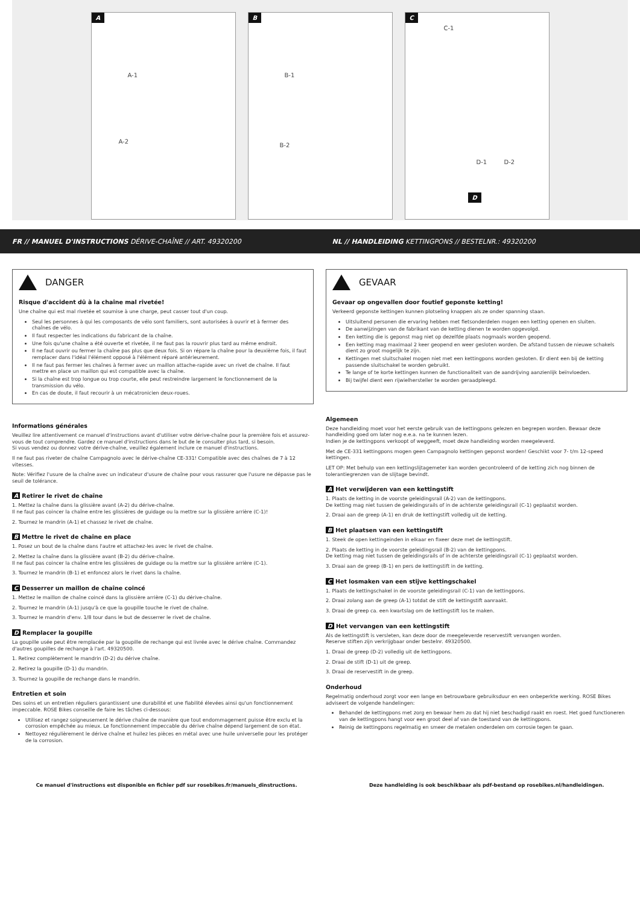A
A-1
A-2
B
B-1
B-2
C
C-1
D-1 D-2
D
FR // MANUEL D'INSTRUCTIONS DÉRIVE-CHAÎNE // ART. 49320200 NL // HANDLEIDING KETTINGPONS // BESTELNR.: 49320200
DANGER
Risque d'accident dû à la chaîne mal rivetée!
Une chaîne qui est mal rivetée et soumise à une charge, peut casser tout d'un coup.
Seul les personnes à qui les composants de vélo sont familiers, sont autorisées à ouvrir et à fermer des chaînes de vélo.
Il faut respecter les indications du fabricant de la chaîne.
Une fois qu'une chaîne a été ouverte et rivetée, il ne faut pas la rouvrir plus tard au même endroit.
Il ne faut ouvrir ou fermer la chaîne pas plus que deux fois. Si on répare la chaîne pour la deuxième fois, il faut remplacer dans l'idéal l'élément opposé à l'élément réparé antérieurement.
Il ne faut pas fermer les chaînes à fermer avec un maillon attache-rapide avec un rivet de chaîne. Il faut mettre en place un maillon qui est compatible avec la chaîne.
Si la chaîne est trop longue ou trop courte, elle peut restreindre largement le fonctionnement de la transmission du vélo.
En cas de doute, il faut recourir à un mécatronicien deux-roues.
Informations générales
Veuillez lire attentivement ce manuel d'instructions avant d'utiliser votre dérive-chaîne pour la première fois et assurez-vous de tout comprendre. Gardez ce manuel d'instructions dans le but de le consulter plus tard, si besoin.
Si vous vendez ou donnez votre dérive-chaîne, veuillez également inclure ce manuel d'instructions.
Il ne faut pas riveter de chaîne Campagnolo avec le dérive-chaîne CE-331! Compatible avec des chaînes de 7 à 12 vitesses.
Note: Vérifiez l'usure de la chaîne avec un indicateur d'usure de chaîne pour vous rassurer que l'usure ne dépasse pas le seuil de tolérance.
A Retirer le rivet de chaîne
1. Mettez la chaîne dans la glissière avant (A-2) du dérive-chaîne.
Il ne faut pas coincer la chaîne entre les glissières de guidage ou la mettre sur la glissière arrière (C-1)!
2. Tournez le mandrin (A-1) et chassez le rivet de chaîne.
B Mettre le rivet de chaîne en place
1. Posez un bout de la chaîne dans l'autre et attachez-les avec le rivet de chaîne.
2. Mettez la chaîne dans la glissière avant (B-2) du dérive-chaîne.
Il ne faut pas coincer la chaîne entre les glissières de guidage ou la mettre sur la glissière arrière (C-1).
3. Tournez le mandrin (B-1) et enfoncez alors le rivet dans la chaîne.
C Desserrer un maillon de chaîne coincé
1. Mettez le maillon de chaîne coincé dans la glissière arrière (C-1) du dérive-chaîne.
2. Tournez le mandrin (A-1) jusqu'à ce que la goupille touche le rivet de chaîne.
3. Tournez le mandrin d'env. 1/8 tour dans le but de desserrer le rivet de chaîne.
D Remplacer la goupille
La goupille usée peut être remplacée par la goupille de rechange qui est livrée avec le dérive chaîne. Commandez d'autres goupilles de rechange à l'art. 49320500.
1. Retirez complètement le mandrin (D-2) du dérive chaîne.
2. Retirez la goupille (D-1) du mandrin.
3. Tournez la goupille de rechange dans le mandrin.
Entretien et soin
Des soins et un entretien réguliers garantissent une durabilité et une fiabilité élevées ainsi qu'un fonctionnement impeccable. ROSE Bikes conseille de faire les tâches ci-dessous:
Utilisez et rangez soigneusement le dérive chaîne de manière que tout endommagement puisse être exclu et la corrosion empêchée au mieux. Le fonctionnement impeccable du dérive chaîne dépend largement de son état.
Nettoyez régulièrement le dérive chaîne et huilez les pièces en métal avec une huile universelle pour les protéger de la corrosion.
GEVAAR
Gevaar op ongevallen door foutief geponste ketting!
Verkeerd geponste kettingen kunnen plotseling knappen als ze onder spanning staan.
Uitsluitend personen die ervaring hebben met fietsonderdelen mogen een ketting openen en sluiten.
De aanwijzingen van de fabrikant van de ketting dienen te worden opgevolgd.
Een ketting die is geponst mag niet op dezelfde plaats nogmaals worden geopend.
Een ketting mag maximaal 2 keer geopend en weer gesloten worden. De afstand tussen de nieuwe schakels dient zo groot mogelijk te zijn.
Kettingen met sluitschakel mogen niet met een kettingpons worden gesloten. Er dient een bij de ketting passende sluitschakel te worden gebruikt.
Te lange of te korte kettingen kunnen de functionaliteit van de aandrijving aanzienlijk beïnvloeden.
Bij twijfel dient een rijwielhersteller te worden geraadpleegd.
Algemeen
Deze handleiding moet voor het eerste gebruik van de kettingpons gelezen en begrepen worden. Bewaar deze handleiding goed om later nog e.e.a. na te kunnen lezen.
Indien je de kettingpons verkoopt of weggeeft, moet deze handleiding worden meegeleverd.
Met de CE-331 kettingpons mogen geen Campagnolo kettingen geponst worden! Geschikt voor 7- t/m 12-speed kettingen.
LET OP: Met behulp van een kettingslijtagemeter kan worden gecontroleerd of de ketting zich nog binnen de tolerantiegrenzen van de slijtage bevindt.
A Het verwijderen van een kettingstift
1. Plaats de ketting in de voorste geleidingsrail (A-2) van de kettingpons.
De ketting mag niet tussen de geleidingsrails of in de achterste geleidingsrail (C-1) geplaatst worden.
2. Draai aan de greep (A-1) en druk de kettingstift volledig uit de ketting.
B Het plaatsen van een kettingstift
1. Steek de open kettingeinden in elkaar en fixeer deze met de kettingstift.
2. Plaats de ketting in de voorste geleidingsrail (B-2) van de kettingpons.
De ketting mag niet tussen de geleidingsrails of in de achterste geleidingsrail (C-1) geplaatst worden.
3. Draai aan de greep (B-1) en pers de kettingstift in de ketting.
C Het losmaken van een stijve kettingschakel
1. Plaats de kettingschakel in de voorste geleidingsrail (C-1) van de kettingpons.
2. Draai zolang aan de greep (A-1) totdat de stift de kettingstift aanraakt.
3. Draai de greep ca. een kwartslag om de kettingstift los te maken.
D Het vervangen van een kettingstift
Als de kettingstift is versleten, kan deze door de meegeleverde reservestift vervangen worden.
Reserve stiften zijn verkrijgbaar onder bestelnr. 49320500.
1. Draai de greep (D-2) volledig uit de kettingpons.
2. Draai de stift (D-1) uit de greep.
3. Draai de reservestift in de greep.
Onderhoud
Regelmatig onderhoud zorgt voor een lange en betrouwbare gebruiksduur en een onbeperkte werking. ROSE Bikes adviseert de volgende handelingen:
Behandel de kettingpons met zorg en bewaar hem zo dat hij niet beschadigd raakt en roest. Het goed functioneren van de kettingpons hangt voor een groot deel af van de toestand van de kettingpons.
Reinig de kettingpons regelmatig en smeer de metalen onderdelen om corrosie tegen te gaan.
Ce manuel d'instructions est disponible en fichier pdf sur rosebikes.fr/manuels_dinstructions. Deze handleiding is ook beschikbaar als pdf-bestand op rosebikes.nl/handleidingen.